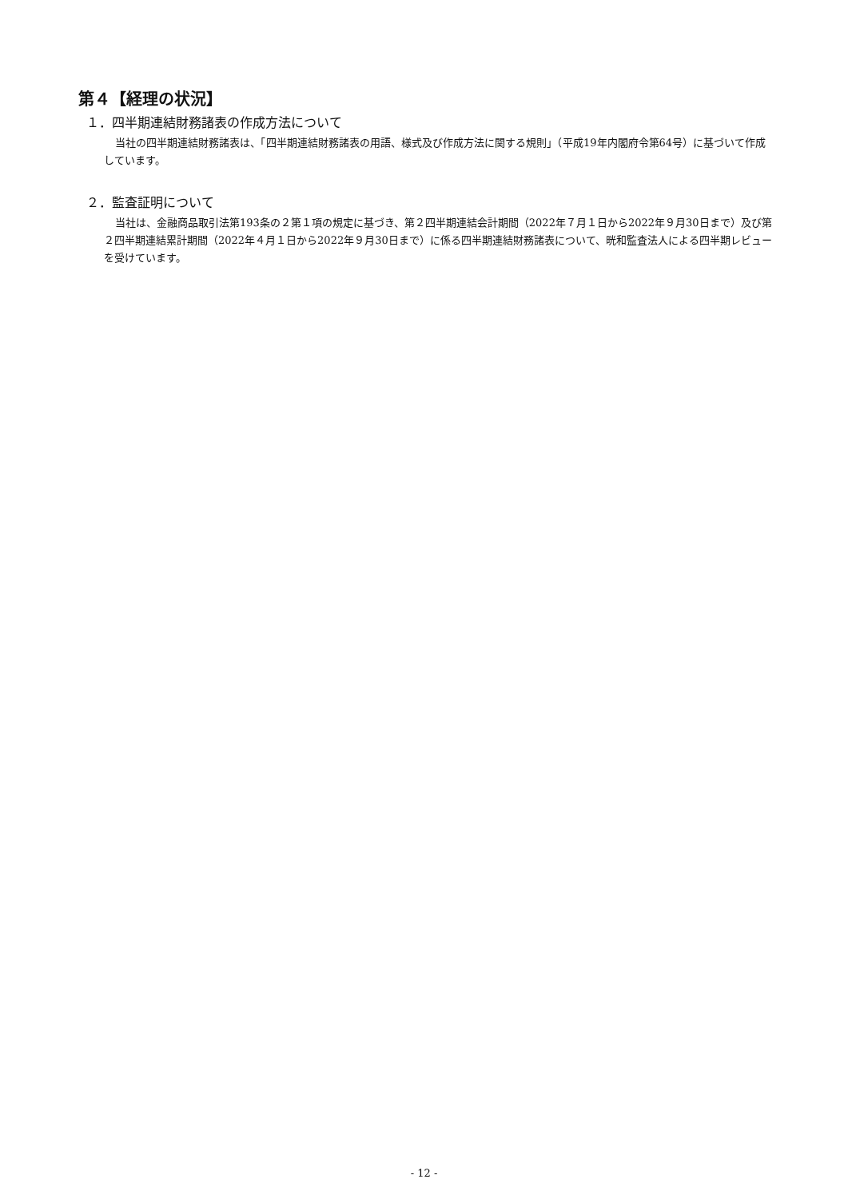第４【経理の状況】
１．四半期連結財務諸表の作成方法について
当社の四半期連結財務諸表は、「四半期連結財務諸表の用語、様式及び作成方法に関する規則」（平成19年内閣府令第64号）に基づいて作成しています。
２．監査証明について
当社は、金融商品取引法第193条の２第１項の規定に基づき、第２四半期連結会計期間（2022年７月１日から2022年９月30日まで）及び第２四半期連結累計期間（2022年４月１日から2022年９月30日まで）に係る四半期連結財務諸表について、晄和監査法人による四半期レビューを受けています。
- 12 -